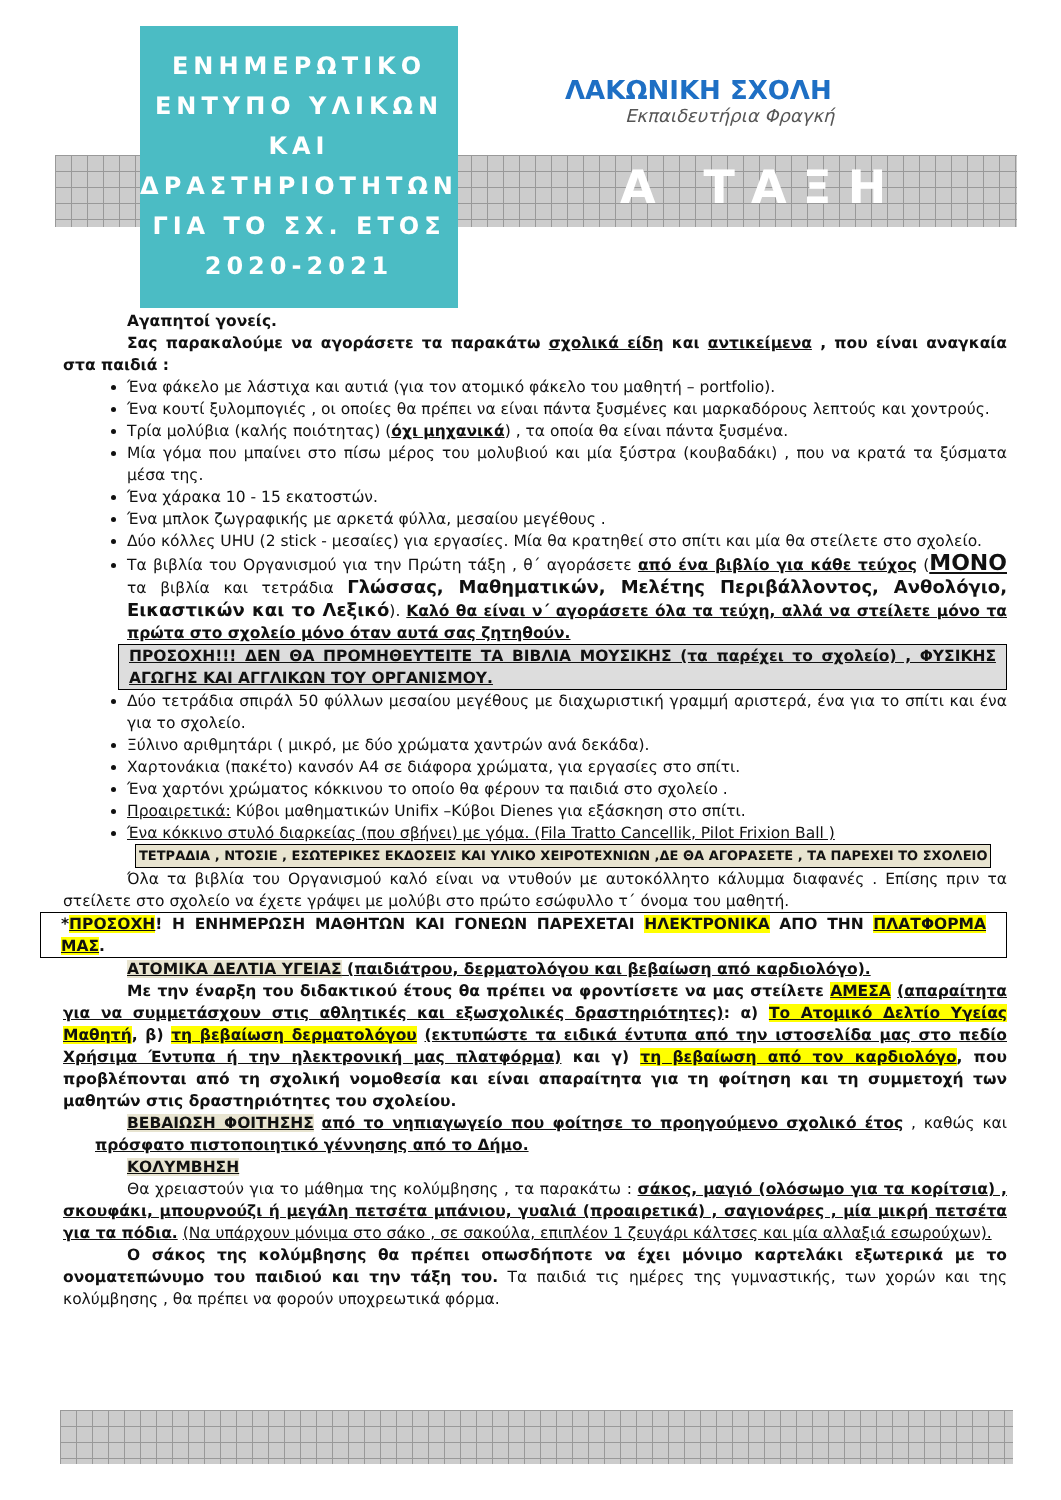ΕΝΗΜΕΡΩΤΙΚΟ
ΕΝΤΥΠΟ ΥΛΙΚΩΝ
ΚΑΙ
ΔΡΑΣΤΗΡΙΟΤΗΤΩΝ
ΓΙΑ ΤΟ ΣΧ. ΕΤΟΣ
2020-2021
ΛΑΚΩΝΙΚΗ ΣΧΟΛΗ
Εκπαιδευτήρια Φραγκή
Α ΤΑΞΗ
Αγαπητοί γονείς.
Σας παρακαλούμε να αγοράσετε τα παρακάτω σχολικά είδη και αντικείμενα , που είναι αναγκαία στα παιδιά :
Ένα φάκελο με λάστιχα και αυτιά (για τον ατομικό φάκελο του μαθητή – portfolio).
Ένα κουτί ξυλομπογιές , οι οποίες θα πρέπει να είναι πάντα ξυσμένες και μαρκαδόρους λεπτούς και χοντρούς.
Τρία μολύβια (καλής ποιότητας) (όχι μηχανικά) , τα οποία θα είναι πάντα ξυσμένα.
Μία γόμα που μπαίνει στο πίσω μέρος του μολυβιού και μία ξύστρα (κουβαδάκι) , που να κρατά τα ξύσματα μέσα της.
Ένα χάρακα 10 - 15 εκατοστών.
Ένα μπλοκ ζωγραφικής με αρκετά φύλλα, μεσαίου μεγέθους .
Δύο κόλλες UHU (2 stick - μεσαίες) για εργασίες. Μία θα κρατηθεί στο σπίτι και μία θα στείλετε στο σχολείο.
Τα βιβλία του Οργανισμού για την Πρώτη τάξη , θ΄ αγοράσετε από ένα βιβλίο για κάθε τεύχος (ΜΟΝΟ τα βιβλία και τετράδια Γλώσσας, Μαθηματικών, Μελέτης Περιβάλλοντος, Ανθολόγιο, Εικαστικών και το Λεξικό). Καλό θα είναι ν΄ αγοράσετε όλα τα τεύχη, αλλά να στείλετε μόνο τα πρώτα στο σχολείο μόνο όταν αυτά σας ζητηθούν.
ΠΡΟΣΟΧΗ!!! ΔΕΝ ΘΑ ΠΡΟΜΗΘΕΥΤΕΙΤΕ ΤΑ ΒΙΒΛΙΑ ΜΟΥΣΙΚΗΣ (τα παρέχει το σχολείο) , ΦΥΣΙΚΗΣ ΑΓΩΓΗΣ ΚΑΙ ΑΓΓΛΙΚΩΝ ΤΟΥ ΟΡΓΑΝΙΣΜΟΥ.
Δύο τετράδια σπιράλ 50 φύλλων μεσαίου μεγέθους με διαχωριστική γραμμή αριστερά, ένα για το σπίτι και ένα για το σχολείο.
Ξύλινο αριθμητάρι ( μικρό, με δύο χρώματα χαντρών ανά δεκάδα).
Χαρτονάκια (πακέτο) κανσόν Α4 σε διάφορα χρώματα, για εργασίες στο σπίτι.
Ένα χαρτόνι χρώματος κόκκινου το οποίο θα φέρουν τα παιδιά στο σχολείο .
Προαιρετικά: Κύβοι μαθηματικών Unifix –Κύβοι Dienes για εξάσκηση στο σπίτι.
Ένα κόκκινο στυλό διαρκείας (που σβήνει) με γόμα. (Fila Tratto Cancellik, Pilot Frixion Ball )
ΤΕΤΡΑΔΙΑ , ΝΤΟΣΙΕ , ΕΣΩΤΕΡΙΚΕΣ ΕΚΔΟΣΕΙΣ ΚΑΙ ΥΛΙΚΟ ΧΕΙΡΟΤΕΧΝΙΩΝ ,ΔΕ ΘΑ ΑΓΟΡΑΣΕΤΕ , ΤΑ ΠΑΡΕΧΕΙ ΤΟ ΣΧΟΛΕΙΟ
Όλα τα βιβλία του Οργανισμού καλό είναι να ντυθούν με αυτοκόλλητο κάλυμμα διαφανές . Επίσης πριν τα στείλετε στο σχολείο να έχετε γράψει με μολύβι στο πρώτο εσώφυλλο τ΄ όνομα του μαθητή.
*ΠΡΟΣΟΧΗ! Η ΕΝΗΜΕΡΩΣΗ ΜΑΘΗΤΩΝ ΚΑΙ ΓΟΝΕΩΝ ΠΑΡΕΧΕΤΑΙ ΗΛΕΚΤΡΟΝΙΚΑ ΑΠΟ ΤΗΝ ΠΛΑΤΦΟΡΜΑ ΜΑΣ.
ΑΤΟΜΙΚΑ ΔΕΛΤΙΑ ΥΓΕΙΑΣ (παιδιάτρου, δερματολόγου και βεβαίωση από καρδιολόγο).
Με την έναρξη του διδακτικού έτους θα πρέπει να φροντίσετε να μας στείλετε ΑΜΕΣΑ (απαραίτητα για να συμμετάσχουν στις αθλητικές και εξωσχολικές δραστηριότητες): α) Το Ατομικό Δελτίο Υγείας Μαθητή, β) τη βεβαίωση δερματολόγου (εκτυπώστε τα ειδικά έντυπα από την ιστοσελίδα μας στο πεδίο Χρήσιμα Έντυπα ή την ηλεκτρονική μας πλατφόρμα) και γ) τη βεβαίωση από τον καρδιολόγο, που προβλέπονται από τη σχολική νομοθεσία και είναι απαραίτητα για τη φοίτηση και τη συμμετοχή των μαθητών στις δραστηριότητες του σχολείου.
ΒΕΒΑΙΩΣΗ ΦΟΙΤΗΣΗΣ από το νηπιαγωγείο που φοίτησε το προηγούμενο σχολικό έτος , καθώς και πρόσφατο πιστοποιητικό γέννησης από το Δήμο.
ΚΟΛΥΜΒΗΣΗ
Θα χρειαστούν για το μάθημα της κολύμβησης , τα παρακάτω : σάκος, μαγιό (ολόσωμο για τα κορίτσια) , σκουφάκι, μπουρνούζι ή μεγάλη πετσέτα μπάνιου, γυαλιά (προαιρετικά) , σαγιονάρες , μία μικρή πετσέτα για τα πόδια. (Να υπάρχουν μόνιμα στο σάκο , σε σακούλα, επιπλέον 1 ζευγάρι κάλτσες και μία αλλαξιά εσωρούχων).
Ο σάκος της κολύμβησης θα πρέπει οπωσδήποτε να έχει μόνιμο καρτελάκι εξωτερικά με το ονοματεπώνυμο του παιδιού και την τάξη του. Τα παιδιά τις ημέρες της γυμναστικής, των χορών και της κολύμβησης , θα πρέπει να φορούν υποχρεωτικά φόρμα.